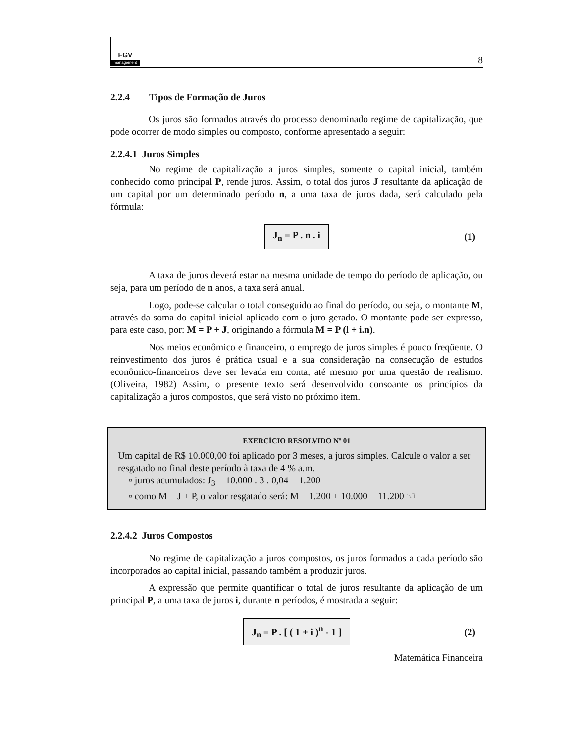FGV
management
8
2.2.4 Tipos de Formação de Juros
Os juros são formados através do processo denominado regime de capitalização, que pode ocorrer de modo simples ou composto, conforme apresentado a seguir:
2.2.4.1 Juros Simples
No regime de capitalização a juros simples, somente o capital inicial, também conhecido como principal P, rende juros. Assim, o total dos juros J resultante da aplicação de um capital por um determinado período n, a uma taxa de juros dada, será calculado pela fórmula:
J<sub>n</sub> = P . n . i (1)
A taxa de juros deverá estar na mesma unidade de tempo do período de aplicação, ou seja, para um período de n anos, a taxa será anual.
Logo, pode-se calcular o total conseguido ao final do período, ou seja, o montante M, através da soma do capital inicial aplicado com o juro gerado. O montante pode ser expresso, para este caso, por: M = P + J, originando a fórmula M = P (l + i.n).
Nos meios econômico e financeiro, o emprego de juros simples é pouco freqüente. O reinvestimento dos juros é prática usual e a sua consideração na consecução de estudos econômico-financeiros deve ser levada em conta, até mesmo por uma questão de realismo. (Oliveira, 1982) Assim, o presente texto será desenvolvido consoante os princípios da capitalização a juros compostos, que será visto no próximo item.
EXERCÍCIO RESOLVIDO Nº 01
Um capital de R$ 10.000,00 foi aplicado por 3 meses, a juros simples. Calcule o valor a ser resgatado no final deste período à taxa de 4 % a.m.
▫ juros acumulados: J<sub>3</sub> = 10.000 . 3 . 0,04 = 1.200
▫ como M = J + P, o valor resgatado será: M = 1.200 + 10.000 = 11.200 ☜
2.2.4.2 Juros Compostos
No regime de capitalização a juros compostos, os juros formados a cada período são incorporados ao capital inicial, passando também a produzir juros.
A expressão que permite quantificar o total de juros resultante da aplicação de um principal P, a uma taxa de juros i, durante n períodos, é mostrada a seguir:
J<sub>n</sub> = P . [ ( 1 + i )<sup>n</sup> - 1 ] (2)
Matemática Financeira